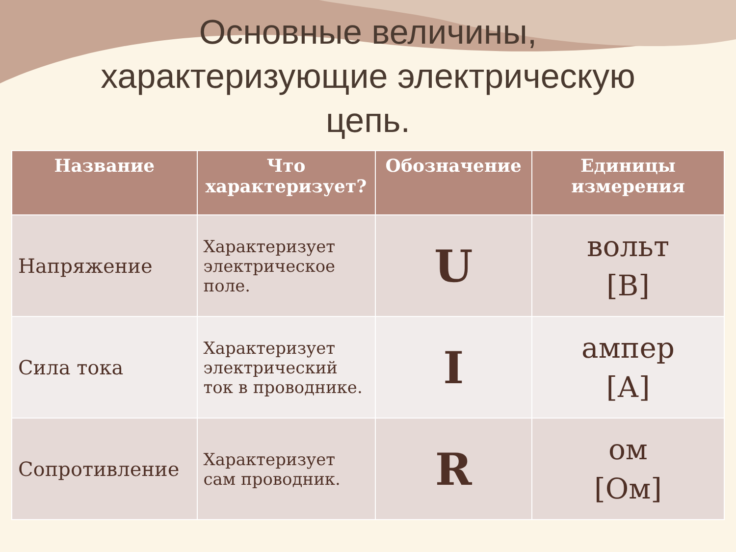Основные величины,
характеризующие электрическую
цепь.
| Название | Что характеризует? | Обозначение | Единицы измерения |
| --- | --- | --- | --- |
| Напряжение | Характеризует электрическое поле. | U | вольт [В] |
| Сила тока | Характеризует электрический ток в проводнике. | I | ампер [А] |
| Сопротивление | Характеризует сам проводник. | R | ом [Ом] |